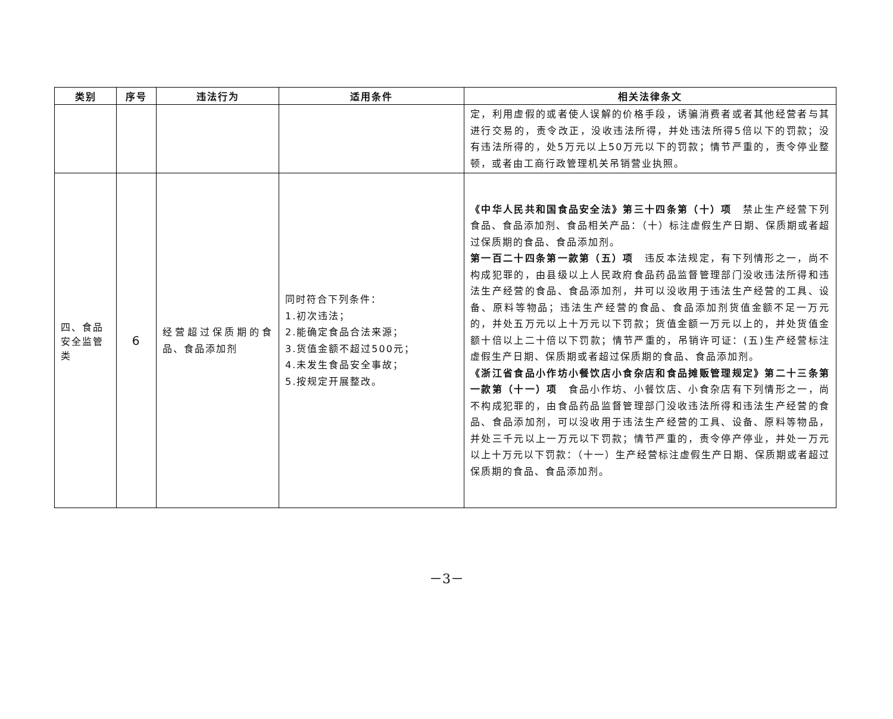| 类别 | 序号 | 违法行为 | 适用条件 | 相关法律条文 |
| --- | --- | --- | --- | --- |
| | | | | 定，利用虚假的或者使人误解的价格手段，诱骗消费者或者其他经营者与其进行交易的，责令改正，没收违法所得，并处违法所得5倍以下的罚款；没有违法所得的，处5万元以上50万元以下的罚款；情节严重的，责令停业整顿，或者由工商行政管理机关吊销营业执照。 |
| 四、食品安全监管类 | 6 | 经营超过保质期的食品、食品添加剂 | 同时符合下列条件： 1.初次违法； 2.能确定食品合法来源； 3.货值金额不超过500元； 4.未发生食品安全事故； 5.按规定开展整改。 | 《中华人民共和国食品安全法》第三十四条第（十）项 禁止生产经营下列食品、食品添加剂、食品相关产品：（十）标注虚假生产日期、保质期或者超过保质期的食品、食品添加剂。 第一百二十四条第一款第（五）项 违反本法规定，有下列情形之一，尚不构成犯罪的，由县级以上人民政府食品药品监督管理部门没收违法所得和违法生产经营的食品、食品添加剂，并可以没收用于违法生产经营的工具、设备、原料等物品；违法生产经营的食品、食品添加剂货值金额不足一万元的，并处五万元以上十万元以下罚款；货值金额一万元以上的，并处货值金额十倍以上二十倍以下罚款；情节严重的，吊销许可证：(五)生产经营标注虚假生产日期、保质期或者超过保质期的食品、食品添加剂。 《浙江省食品小作坊小餐饮店小食杂店和食品摊贩管理规定》第二十三条第一款第（十一）项 食品小作坊、小餐饮店、小食杂店有下列情形之一，尚不构成犯罪的，由食品药品监督管理部门没收违法所得和违法生产经营的食品、食品添加剂，可以没收用于违法生产经营的工具、设备、原料等物品，并处三千元以上一万元以下罚款；情节严重的，责令停产停业，并处一万元以上十万元以下罚款：（十一）生产经营标注虚假生产日期、保质期或者超过保质期的食品、食品添加剂。 |
－3－